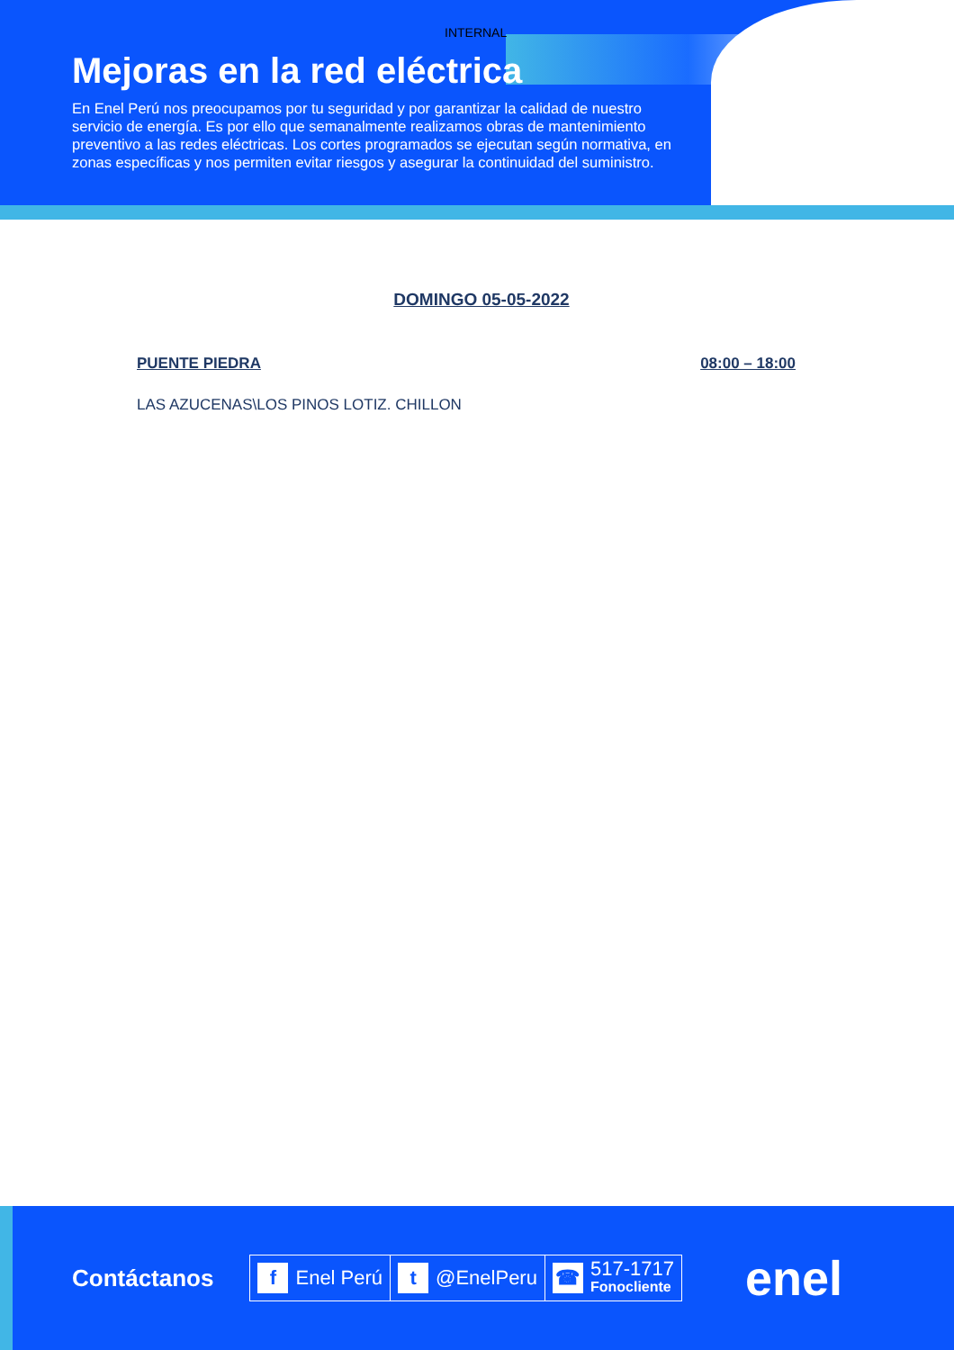INTERNAL
Mejoras en la red eléctrica
En Enel Perú nos preocupamos por tu seguridad y por garantizar la calidad de nuestro servicio de energía. Es por ello que semanalmente realizamos obras de mantenimiento preventivo a las redes eléctricas. Los cortes programados se ejecutan según normativa, en zonas específicas y nos permiten evitar riesgos y asegurar la continuidad del suministro.
DOMINGO 05-05-2022
PUENTE PIEDRA 08:00 – 18:00
LAS AZUCENAS\LOS PINOS LOTIZ. CHILLON
Contáctanos
f Enel Perú
t @EnelPeru
☎ 517-1717
Fonocliente
enel